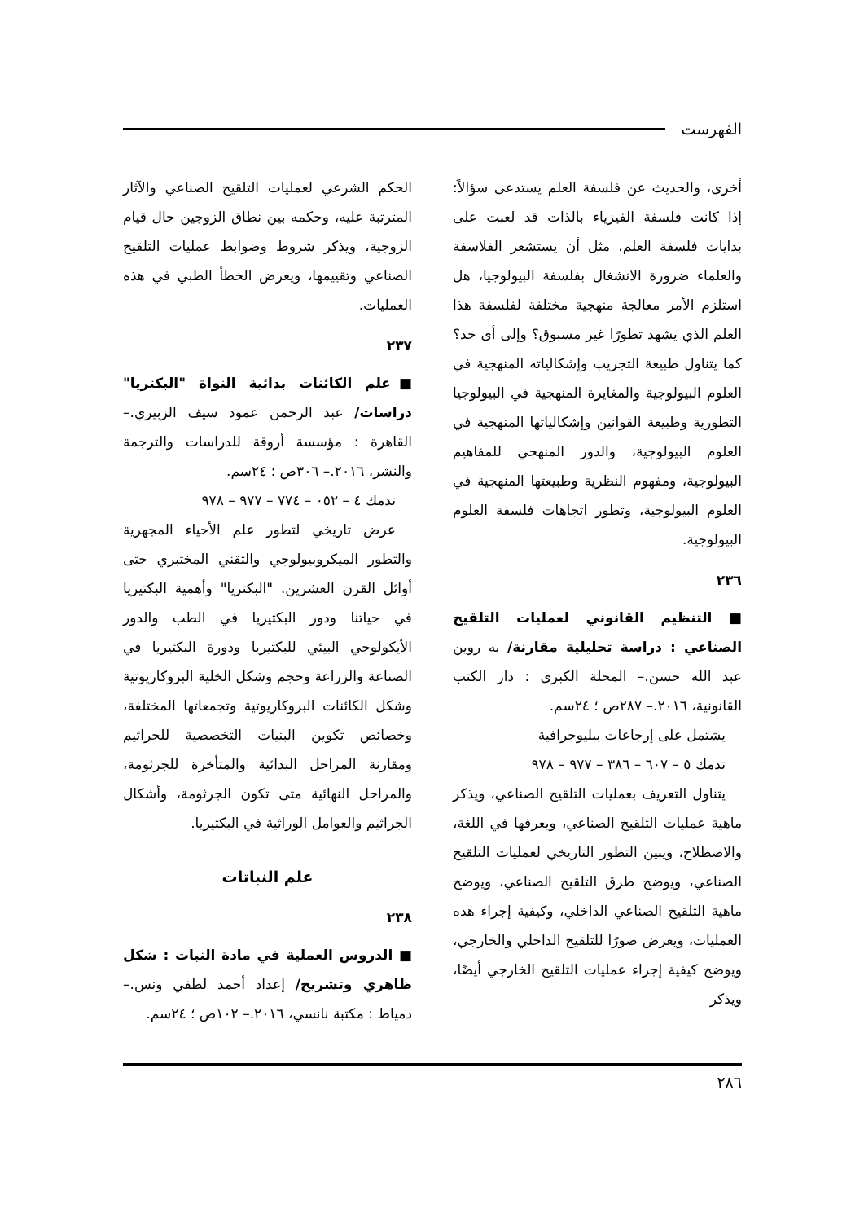الفهرست
أخرى، والحديث عن فلسفة العلم يستدعى سؤالاً: إذا كانت فلسفة الفيزياء بالذات قد لعبت على بدايات فلسفة العلم، مثل أن يستشعر الفلاسفة والعلماء ضرورة الانشغال بفلسفة البيولوجيا، هل استلزم الأمر معالجة منهجية مختلفة لفلسفة هذا العلم الذي يشهد تطورًا غير مسبوق؟ وإلى أى حد؟ كما يتناول طبيعة التجريب وإشكالياته المنهجية في العلوم البيولوجية والمغايرة المنهجية في البيولوجيا التطورية وطبيعة القوانين وإشكالياتها المنهجية في العلوم البيولوجية، والدور المنهجي للمفاهيم البيولوجية، ومفهوم النظرية وطبيعتها المنهجية في العلوم البيولوجية، وتطور اتجاهات فلسفة العلوم البيولوجية.
٢٣٦
■ التنظيم القانوني لعمليات التلقيح الصناعي : دراسة تحليلية مقارنة/ به روين عبد الله حسن.– المحلة الكبرى : دار الكتب القانونية، ٢٠١٦.– ٢٨٧ص ؛ ٢٤سم.
يشتمل على إرجاعات ببليوجرافية
تدمك ٥ – ٦٠٧ – ٣٨٦ – ٩٧٧ – ٩٧٨
يتناول التعريف بعمليات التلقيح الصناعي، ويذكر ماهية عمليات التلقيح الصناعي، ويعرفها في اللغة، والاصطلاح، ويبين التطور التاريخي لعمليات التلقيح الصناعي، ويوضح طرق التلقيح الصناعي، ويوضح ماهية التلقيح الصناعي الداخلي، وكيفية إجراء هذه العمليات، ويعرض صورًا للتلقيح الداخلي والخارجي، ويوضح كيفية إجراء عمليات التلقيح الخارجي أيضًا، ويذكر
الحكم الشرعي لعمليات التلقيح الصناعي والآثار المترتبة عليه، وحكمه بين نطاق الزوجين حال قيام الزوجية، ويذكر شروط وضوابط عمليات التلقيح الصناعي وتقييمها، ويعرض الخطأ الطبي في هذه العمليات.
٢٣٧
■علم الكائنات بدائية النواة "البكتريا" دراسات/ عبد الرحمن عمود سيف الزبيري.– القاهرة : مؤسسة أروقة للدراسات والترجمة والنشر، ٢٠١٦.– ٣٠٦ص ؛ ٢٤سم.
تدمك ٤ – ٠٥٢ – ٧٧٤ – ٩٧٧ – ٩٧٨
عرض تاريخي لتطور علم الأحياء المجهرية والتطور الميكروبيولوجي والتقني المختبري حتى أوائل القرن العشرين. "البكتريا" وأهمية البكتيريا في حياتنا ودور البكتيريا في الطب والدور الأيكولوجي البيئي للبكتيريا ودورة البكتيريا في الصناعة والزراعة وحجم وشكل الخلية البروكاريوتية وشكل الكائنات البروكاريوتية وتجمعاتها المختلفة، وخصائص تكوين البنيات التخصصية للجراثيم ومقارنة المراحل البدائية والمتأخرة للجرثومة، والمراحل النهائية متى تكون الجرثومة، وأشكال الجراثيم والعوامل الوراثية في البكتيريا.
علم النباتات
٢٣٨
■ الدروس العملية في مادة النبات : شكل ظاهري وتشريح/ إعداد أحمد لطفي ونس.– دمياط : مكتبة نانسي، ٢٠١٦.– ١٠٢ص ؛ ٢٤سم.
٢٨٦